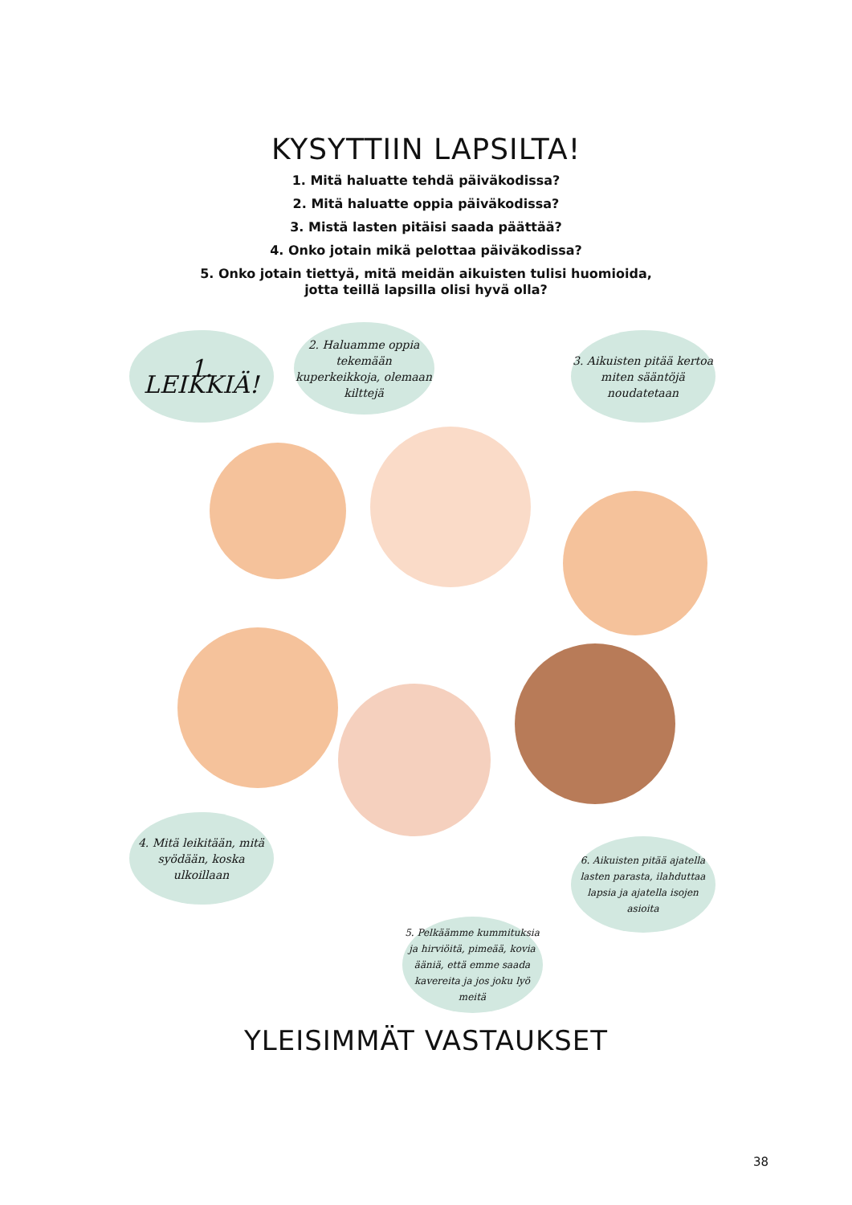KYSYTTIIN LAPSILTA!
1. Mitä haluatte tehdä päiväkodissa?
2. Mitä haluatte oppia päiväkodissa?
3. Mistä lasten pitäisi saada päättää?
4. Onko jotain mikä pelottaa päiväkodissa?
5. Onko jotain tiettyä, mitä meidän aikuisten tulisi huomioida,
jotta teillä lapsilla olisi hyvä olla?
1. LEIKKIÄ!
2. Haluamme oppia tekemään kuperkeikkoja, olemaan kilttejä
3. Aikuisten pitää kertoa miten sääntöjä noudatetaan
4. Mitä leikitään, mitä syödään, koska ulkoillaan
6. Aikuisten pitää ajatella lasten parasta, ilahduttaa lapsia ja ajatella isojen asioita
5. Pelkäämme kummituksia ja hirviöitä, pimeää, kovia ääniä, että emme saada kavereita ja jos joku lyö meitä
YLEISIMMÄT VASTAUKSET
38